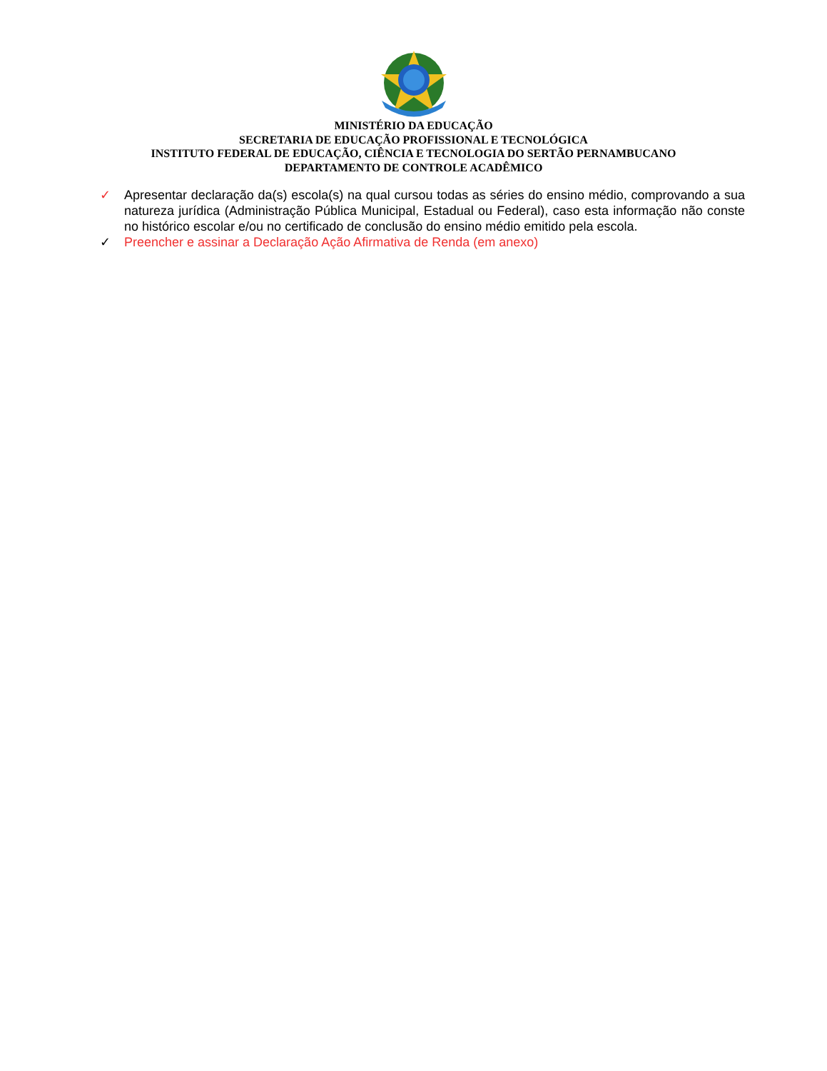MINISTÉRIO DA EDUCAÇÃO
SECRETARIA DE EDUCAÇÃO PROFISSIONAL E TECNOLÓGICA
INSTITUTO FEDERAL DE EDUCAÇÃO, CIÊNCIA E TECNOLOGIA DO SERTÃO PERNAMBUCANO
DEPARTAMENTO DE CONTROLE ACADÊMICO
✓ Apresentar declaração da(s) escola(s) na qual cursou todas as séries do ensino médio, comprovando a sua natureza jurídica (Administração Pública Municipal, Estadual ou Federal), caso esta informação não conste no histórico escolar e/ou no certificado de conclusão do ensino médio emitido pela escola.
✓ Preencher e assinar a Declaração Ação Afirmativa de Renda (em anexo)